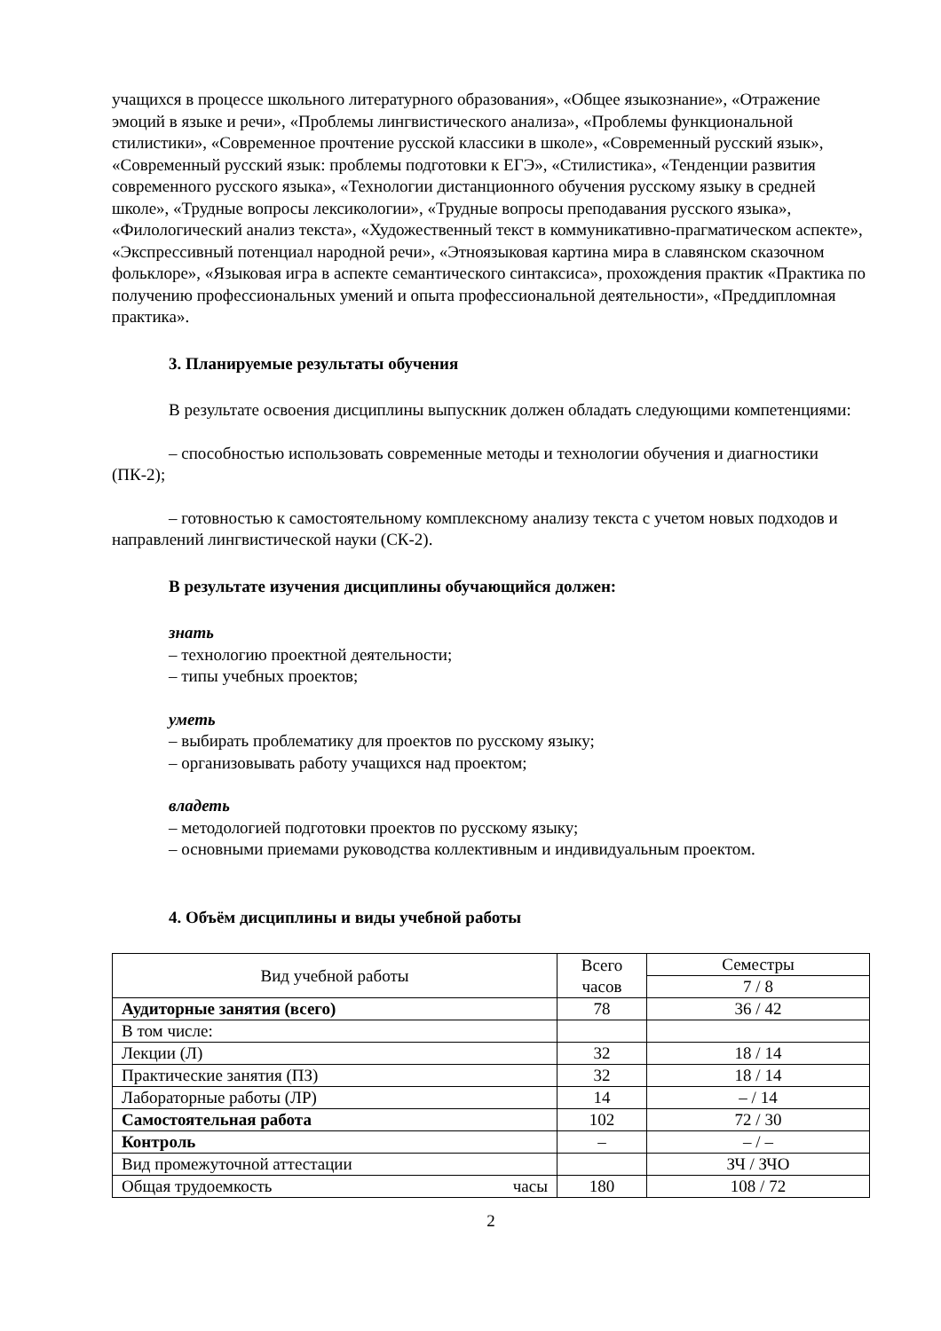учащихся в процессе школьного литературного образования», «Общее языкознание», «Отражение эмоций в языке и речи», «Проблемы лингвистического анализа», «Проблемы функциональной стилистики», «Современное прочтение русской классики в школе», «Современный русский язык», «Современный русский язык: проблемы подготовки к ЕГЭ», «Стилистика», «Тенденции развития современного русского языка», «Технологии дистанционного обучения русскому языку в средней школе», «Трудные вопросы лексикологии», «Трудные вопросы преподавания русского языка», «Филологический анализ текста», «Художественный текст в коммуникативно-прагматическом аспекте», «Экспрессивный потенциал народной речи», «Этноязыковая картина мира в славянском сказочном фольклоре», «Языковая игра в аспекте семантического синтаксиса», прохождения практик «Практика по получению профессиональных умений и опыта профессиональной деятельности», «Преддипломная практика».
3. Планируемые результаты обучения
В результате освоения дисциплины выпускник должен обладать следующими компетенциями:
– способностью использовать современные методы и технологии обучения и диагностики (ПК-2);
– готовностью к самостоятельному комплексному анализу текста с учетом новых подходов и направлений лингвистической науки (СК-2).
В результате изучения дисциплины обучающийся должен:
знать
– технологию проектной деятельности;
– типы учебных проектов;
уметь
– выбирать проблематику для проектов по русскому языку;
– организовывать работу учащихся над проектом;
владеть
– методологией подготовки проектов по русскому языку;
– основными приемами руководства коллективным и индивидуальным проектом.
4. Объём дисциплины и виды учебной работы
| Вид учебной работы | Всего часов | Семестры |
| --- | --- | --- |
| | | 7 / 8 |
| Аудиторные занятия (всего) | 78 | 36 / 42 |
| В том числе: | | |
| Лекции (Л) | 32 | 18 / 14 |
| Практические занятия (ПЗ) | 32 | 18 / 14 |
| Лабораторные работы (ЛР) | 14 | – / 14 |
| Самостоятельная работа | 102 | 72 / 30 |
| Контроль | – | – / – |
| Вид промежуточной аттестации | | ЗЧ / ЗЧО |
| Общая трудоемкость часы | 180 | 108 / 72 |
2